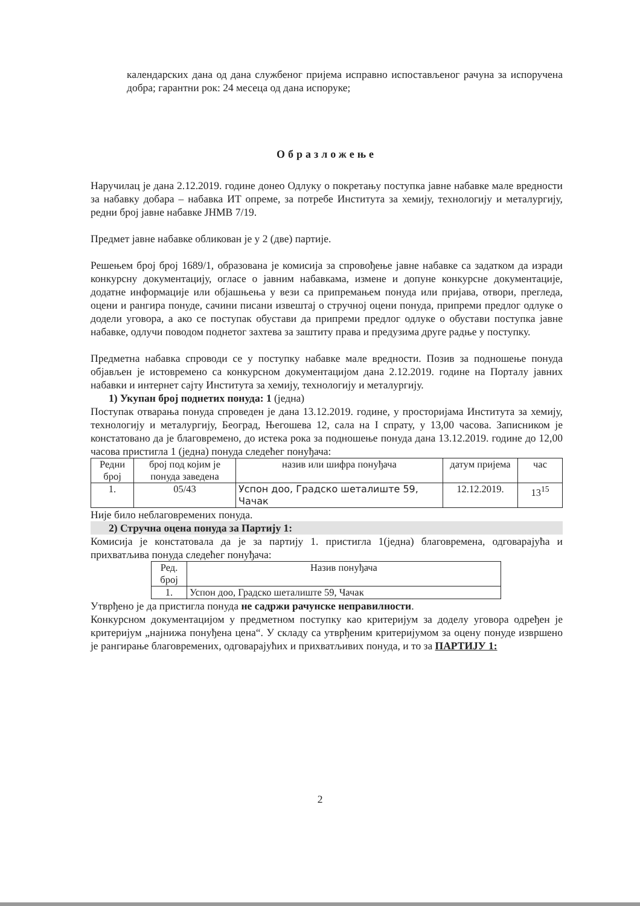календарских дана од дана службеног пријема исправно испостављеног рачуна за испоручена добра; гарантни рок: 24 месеца од дана испоруке;
Образложење
Наручилац је дана 2.12.2019. године донео Одлуку о покретању поступка јавне набавке мале вредности за набавку добара – набавка ИТ опреме, за потребе Института за хемију, технологију и металургију, редни број јавне набавке ЈНМВ 7/19.
Предмет јавне набавке обликован је у 2 (две) партије.
Решењем број број 1689/1, образована је комисија за спровођење јавне набавке са задатком да изради конкурсну документацију, огласе о јавним набавкама, измене и допуне конкурсне документације, додатне информације или објашњења у вези са припремањем понуда или пријава, отвори, прегледа, оцени и рангира понуде, сачини писани извештај о стручној оцени понуда, припреми предлог одлуке о додели уговора, а ако се поступак обустави да припреми предлог одлуке о обустави поступка јавне набавке, одлучи поводом поднетог захтева за заштиту права и предузима друге радње у поступку.
Предметна набавка спроводи се у поступку набавке мале вредности. Позив за подношење понуда објављен је истовремено са конкурсном документацијом дана 2.12.2019. године на Порталу јавних набавки и интернет сајту Института за хемију, технологију и металургију.
1) Укупан број поднетих понуда: 1 (једна)
Поступак отварања понуда спроведен је дана 13.12.2019. године, у просторијама Института за хемију, технологију и металургију, Београд, Његошева 12, сала на I спрату, у 13,00 часова. Записником је констатовано да је благовремено, до истека рока за подношење понуда дана 13.12.2019. године до 12,00 часова пристигла 1 (једна) понуда следећег понуђача:
| Редни број | број под којим је понуда заведена | назив или шифра понуђача | датум пријема | час |
| 1. | 05/43 | Успон доо, Градско шеталиште 59, Чачак | 12.12.2019. | 13<sup>15</sup> |
Није било неблаговремених понуда.
2) Стручна оцена понуда за Партију 1:
Комисија је констатовала да је за партију 1. пристигла 1(једна) благовремена, одговарајућа и прихватљива понуда следећег понуђача:
| Ред. број | Назив понуђача |
| 1. | Успон доо, Градско шеталиште 59, Чачак |
Утврђено је да пристигла понуда не садржи рачунске неправилности.
Конкурсном документацијом у предметном поступку као критеријум за доделу уговора одређен је критеријум „најнижа понуђена цена“. У складу са утврђеним критеријумом за оцену понуде извршено је рангирање благовремених, одговарајућих и прихватљивих понуда, и то за ПАРТИЈУ 1:
2